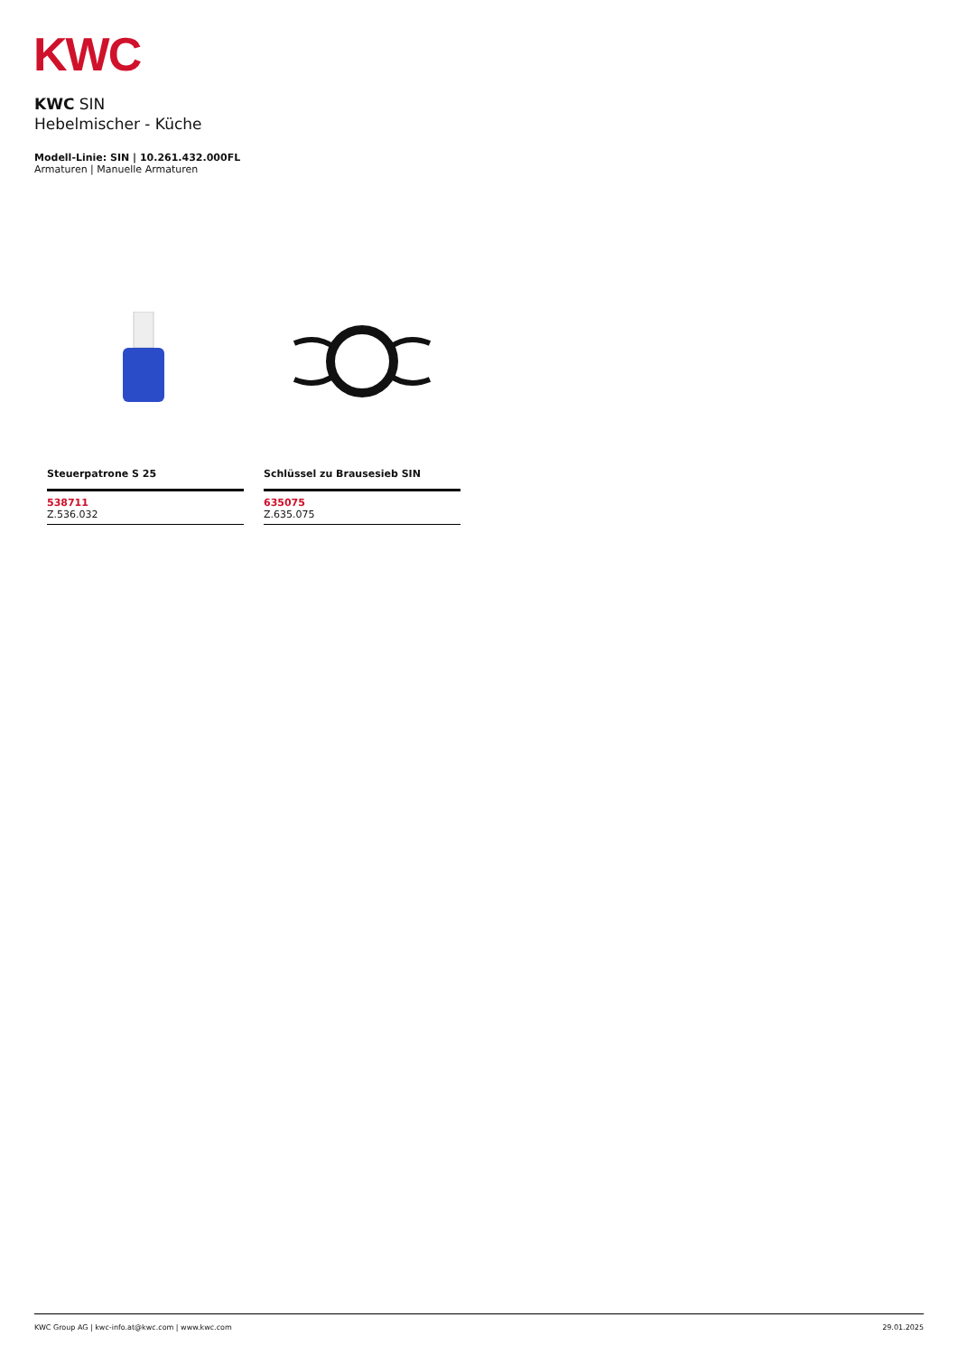KWC
KWC SIN
Hebelmischer - Küche
Modell-Linie: SIN | 10.261.432.000FL
Armaturen | Manuelle Armaturen
Steuerpatrone S 25
538711
Z.536.032
Schlüssel zu Brausesieb SIN
635075
Z.635.075
KWC Group AG | kwc-info.at@kwc.com | www.kwc.com 29.01.2025